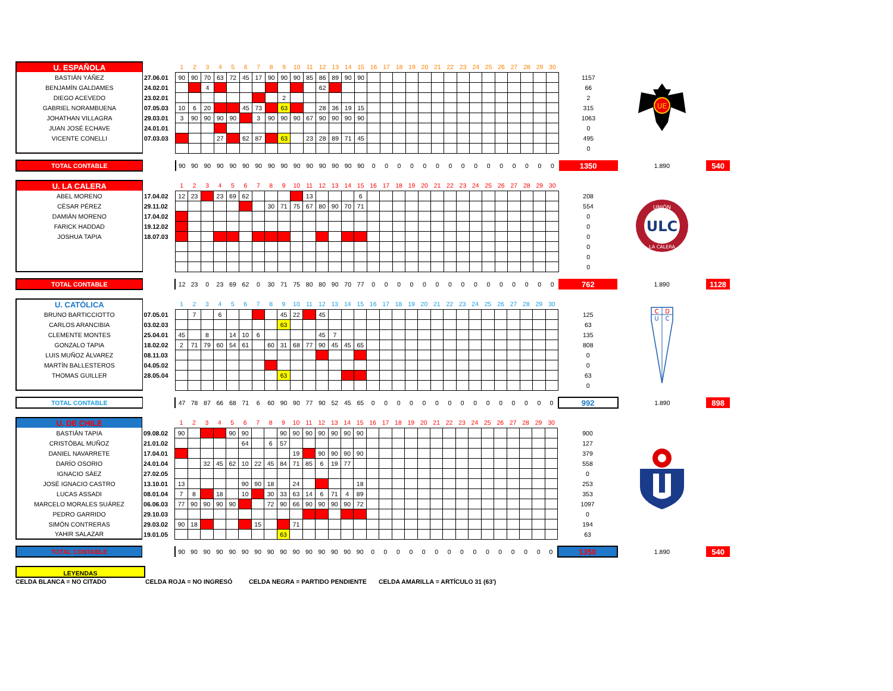| U. ESPAÑOLA | | 1 | 2 | 3 | 4 | 5 | 6 | 7 | 8 | 9 | 10 | 11 | 12 | 13 | 14 | 15 | 16 | 17 | 18 | 19 | 20 | 21 | 22 | 23 | 24 | 25 | 26 | 27 | 28 | 29 | 30 | | UE | |
| BASTIÁN YÁÑEZ | 27.06.01 | 90 | 90 | 70 | 63 | 72 | 45 | 17 | 90 | 90 | 90 | 85 | 86 | 89 | 90 | 90 | | | | | | | | | | | | | | | | 1157 | | |
| BENJAMÍN GALDAMES | 24.02.01 | | | 4 | | | | | | | | | 62 | | | | | | | | | | | | | | | | | | | 66 | | |
| DIEGO ACEVEDO | 23.02.01 | | | | | | | | | 2 | | | | | | | | | | | | | | | | | | | | | | 2 | | |
| GABRIEL NORAMBUENA | 07.05.03 | 10 | 6 | 20 | | | 45 | 73 | | 63 | | | 28 | 36 | 19 | 15 | | | | | | | | | | | | | | | | 315 | | |
| JOHATHAN VILLAGRA | 29.03.01 | 3 | 90 | 90 | 90 | 90 | | 3 | 90 | 90 | 90 | 67 | 90 | 90 | 90 | 90 | | | | | | | | | | | | | | | | 1063 | | |
| JUAN JOSÉ ECHAVE | 24.01.01 | | | | | | | | | | | | | | | | | | | | | | | | | | | | | | | 0 | | |
| VICENTE CONELLI | 07.03.03 | | | | 27 | | 62 | 87 | | 63 | | 23 | 28 | 89 | 71 | 45 | | | | | | | | | | | | | | | | 495 | | |
| | | | | | | | | | | | | | | | | | | | | | | | | | | | | | | | | 0 | | |
| TOTAL CONTABLE | | 90 | 90 | 90 | 90 | 90 | 90 | 90 | 90 | 90 | 90 | 90 | 90 | 90 | 90 | 90 | 0 | 0 | 0 | 0 | 0 | 0 | 0 | 0 | 0 | 0 | 0 | 0 | 0 | 0 | 0 | 1350 | 1.890 | 540 |
| U. LA CALERA | | 1 | 2 | 3 | 4 | 5 | 6 | 7 | 8 | 9 | 10 | 11 | 12 | 13 | 14 | 15 | 16 | 17 | 18 | 19 | 20 | 21 | 22 | 23 | 24 | 25 | 26 | 27 | 28 | 29 | 30 | | UNIÓN ULC LA CALERA | |
| ABEL MORENO | 17.04.02 | 12 | 23 | | 23 | 69 | 62 | | | | | 13 | | | | 6 | | | | | | | | | | | | | | | | 208 | | |
| CÉSAR PÉREZ | 29.11.02 | | | | | | | | 30 | 71 | 75 | 67 | 80 | 90 | 70 | 71 | | | | | | | | | | | | | | | | 554 | | |
| DAMIÁN MORENO | 17.04.02 | | | | | | | | | | | | | | | | | | | | | | | | | | | | | | | 0 | | |
| FARICK HADDAD | 19.12.02 | | | | | | | | | | | | | | | | | | | | | | | | | | | | | | | 0 | | |
| JOSHUA TAPIA | 18.07.03 | | | | | | | | | | | | | | | | | | | | | | | | | | | | | | | 0 | | |
| | | | | | | | | | | | | | | | | | | | | | | | | | | | | | | | | 0 | | |
| | | | | | | | | | | | | | | | | | | | | | | | | | | | | | | | | 0 | | |
| | | | | | | | | | | | | | | | | | | | | | | | | | | | | | | | | 0 | | |
| TOTAL CONTABLE | | 12 | 23 | 0 | 23 | 69 | 62 | 0 | 30 | 71 | 75 | 80 | 80 | 90 | 70 | 77 | 0 | 0 | 0 | 0 | 0 | 0 | 0 | 0 | 0 | 0 | 0 | 0 | 0 | 0 | 0 | 762 | 1.890 | 1128 |
| U. CATÓLICA | | 1 | 2 | 3 | 4 | 5 | 6 | 7 | 8 | 9 | 10 | 11 | 12 | 13 | 14 | 15 | 16 | 17 | 18 | 19 | 20 | 21 | 22 | 23 | 24 | 25 | 26 | 27 | 28 | 29 | 30 | | C D U C | |
| BRUNO BARTICCIOTTO | 07.05.01 | | 7 | | 6 | | | | | 45 | 22 | | 45 | | | | | | | | | | | | | | | | | | | 125 | | |
| CARLOS ARANCIBIA | 03.02.03 | | | | | | | | | 63 | | | | | | | | | | | | | | | | | | | | | | 63 | | |
| CLEMENTE MONTES | 25.04.01 | 45 | | 8 | | 14 | 10 | 6 | | | | | 45 | 7 | | | | | | | | | | | | | | | | | | 135 | | |
| GONZALO TAPIA | 18.02.02 | 2 | 71 | 79 | 60 | 54 | 61 | | 60 | 31 | 68 | 77 | 90 | 45 | 45 | 65 | | | | | | | | | | | | | | | | 808 | | |
| LUIS MUÑOZ ÁLVAREZ | 08.11.03 | | | | | | | | | | | | | | | | | | | | | | | | | | | | | | | 0 | | |
| MARTÍN BALLESTEROS | 04.05.02 | | | | | | | | | | | | | | | | | | | | | | | | | | | | | | | 0 | | |
| THOMAS GUILLER | 28.05.04 | | | | | | | | | 63 | | | | | | | | | | | | | | | | | | | | | | 63 | | |
| | | | | | | | | | | | | | | | | | | | | | | | | | | | | | | | | 0 | | |
| TOTAL CONTABLE | | 47 | 78 | 87 | 66 | 68 | 71 | 6 | 60 | 90 | 90 | 77 | 90 | 52 | 45 | 65 | 0 | 0 | 0 | 0 | 0 | 0 | 0 | 0 | 0 | 0 | 0 | 0 | 0 | 0 | 0 | 992 | 1.890 | 898 |
| U. DE CHILE | | 1 | 2 | 3 | 4 | 5 | 6 | 7 | 8 | 9 | 10 | 11 | 12 | 13 | 14 | 15 | 16 | 17 | 18 | 19 | 20 | 21 | 22 | 23 | 24 | 25 | 26 | 27 | 28 | 29 | 30 | | | |
| BASTIÁN TAPIA | 09.08.02 | 90 | | | | 90 | 90 | | | 90 | 90 | 90 | 90 | 90 | 90 | 90 | | | | | | | | | | | | | | | | 900 | | |
| CRISTÓBAL MUÑOZ | 21.01.02 | | | | | | 64 | | 6 | 57 | | | | | | | | | | | | | | | | | | | | | | 127 | | |
| DANIEL NAVARRETE | 17.04.01 | | | | | | | | | | 19 | | 90 | 90 | 90 | 90 | | | | | | | | | | | | | | | | 379 | | |
| DARÍO OSORIO | 24.01.04 | | | 32 | 45 | 62 | 10 | 22 | 45 | 84 | 71 | 85 | 6 | 19 | 77 | | | | | | | | | | | | | | | | | 558 | | |
| IGNACIO SÁEZ | 27.02.05 | | | | | | | | | | | | | | | | | | | | | | | | | | | | | | | 0 | | |
| JOSÉ IGNACIO CASTRO | 13.10.01 | 13 | | | | | 90 | 90 | 18 | | 24 | | | | | 18 | | | | | | | | | | | | | | | | 253 | | |
| LUCAS ASSADI | 08.01.04 | 7 | 8 | | 18 | | 10 | | 30 | 33 | 63 | 14 | 6 | 71 | 4 | 89 | | | | | | | | | | | | | | | | 353 | | |
| MARCELO MORALES SUÁREZ | 06.06.03 | 77 | 90 | 90 | 90 | 90 | | | 72 | 90 | 66 | 90 | 90 | 90 | 90 | 72 | | | | | | | | | | | | | | | | 1097 | | |
| PEDRO GARRIDO | 29.10.03 | | | | | | | | | | | | | | | | | | | | | | | | | | | | | | | 0 | | |
| SIMÓN CONTRERAS | 29.03.02 | 90 | 18 | | | | | 15 | | | 71 | | | | | | | | | | | | | | | | | | | | | 194 | | |
| YAHIR SALAZAR | 19.01.05 | | | | | | | | | 63 | | | | | | | | | | | | | | | | | | | | | | 63 | | |
| TOTAL CONTABLE | | 90 | 90 | 90 | 90 | 90 | 90 | 90 | 90 | 90 | 90 | 90 | 90 | 90 | 90 | 90 | 0 | 0 | 0 | 0 | 0 | 0 | 0 | 0 | 0 | 0 | 0 | 0 | 0 | 0 | 0 | 1350 | 1.890 | 540 |
LEYENDAS
CELDA BLANCA = NO CITADO CELDA ROJA = NO INGRESÓ CELDA NEGRA = PARTIDO PENDIENTE CELDA AMARILLA = ARTÍCULO 31 (63')